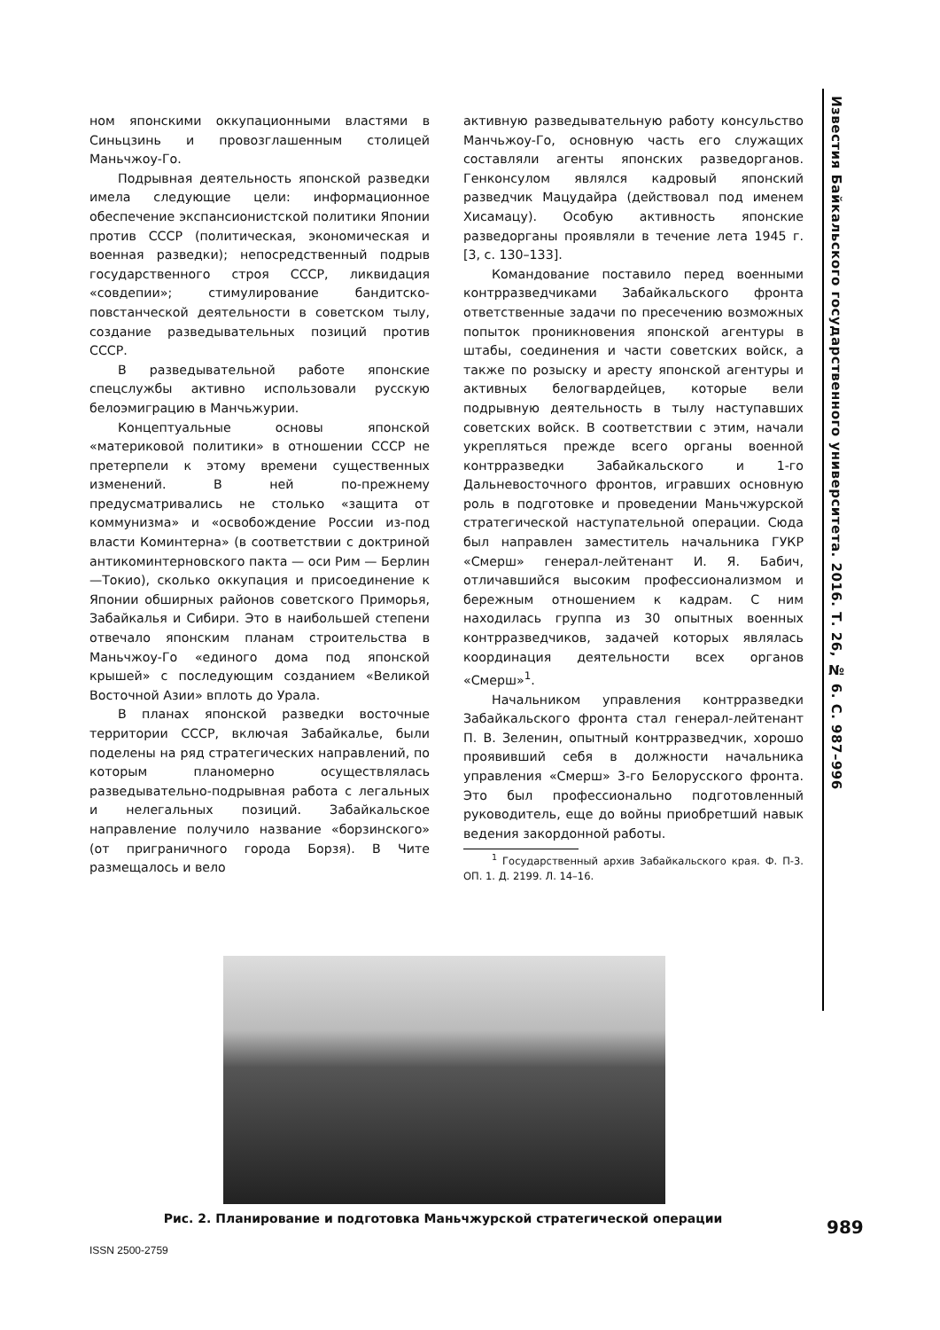Известия Байкальского государственного университета. 2016. Т. 26, № 6. С. 987–996
ном японскими оккупационными властями в Синьцзинь и провозглашенным столицей Маньчжоу-Го.
Подрывная деятельность японской разведки имела следующие цели: информационное обеспечение экспансионистской политики Японии против СССР (политическая, экономическая и военная разведки); непосредственный подрыв государственного строя СССР, ликвидация «совдепии»; стимулирование бандитско-повстанческой деятельности в советском тылу, создание разведывательных позиций против СССР.
В разведывательной работе японские спецслужбы активно использовали русскую белоэмиграцию в Манчьжурии.
Концептуальные основы японской «материковой политики» в отношении СССР не претерпели к этому времени существенных изменений. В ней по-прежнему предусматривались не столько «защита от коммунизма» и «освобождение России из-под власти Коминтерна» (в соответствии с доктриной антикоминтерновского пакта — оси Рим — Берлин —Токио), сколько оккупация и присоединение к Японии обширных районов советского Приморья, Забайкалья и Сибири. Это в наибольшей степени отвечало японским планам строительства в Маньчжоу-Го «единого дома под японской крышей» с последующим созданием «Великой Восточной Азии» вплоть до Урала.
В планах японской разведки восточные территории СССР, включая Забайкалье, были поделены на ряд стратегических направлений, по которым планомерно осуществлялась разведывательно-подрывная работа с легальных и нелегальных позиций. Забайкальское направление получило название «борзинского» (от приграничного города Борзя). В Чите размещалось и вело
активную разведывательную работу консульство Манчьжоу-Го, основную часть его служащих составляли агенты японских разведорганов. Генконсулом являлся кадровый японский разведчик Мацудайра (действовал под именем Хисамацу). Особую активность японские разведорганы проявляли в течение лета 1945 г. [3, с. 130–133].
Командование поставило перед военными контрразведчиками Забайкальского фронта ответственные задачи по пресечению возможных попыток проникновения японской агентуры в штабы, соединения и части советских войск, а также по розыску и аресту японской агентуры и активных белогвардейцев, которые вели подрывную деятельность в тылу наступавших советских войск. В соответствии с этим, начали укрепляться прежде всего органы военной контрразведки Забайкальского и 1-го Дальневосточного фронтов, игравших основную роль в подготовке и проведении Маньчжурской стратегической наступательной операции. Сюда был направлен заместитель начальника ГУКР «Смерш» генерал-лейтенант И. Я. Бабич, отличавшийся высоким профессионализмом и бережным отношением к кадрам. С ним находилась группа из 30 опытных военных контрразведчиков, задачей которых являлась координация деятельности всех органов «Смерш»<sup>1</sup>.
Начальником управления контрразведки Забайкальского фронта стал генерал-лейтенант П. В. Зеленин, опытный контрразведчик, хорошо проявивший себя в должности начальника управления «Смерш» 3-го Белорусского фронта. Это был профессионально подготовленный руководитель, еще до войны приобретший навык ведения закордонной работы.
<sup>1</sup> Государственный архив Забайкальского края. Ф. П-3. ОП. 1. Д. 2199. Л. 14–16.
Рис. 2. Планирование и подготовка Маньчжурской стратегической операции 989
ISSN 2500-2759